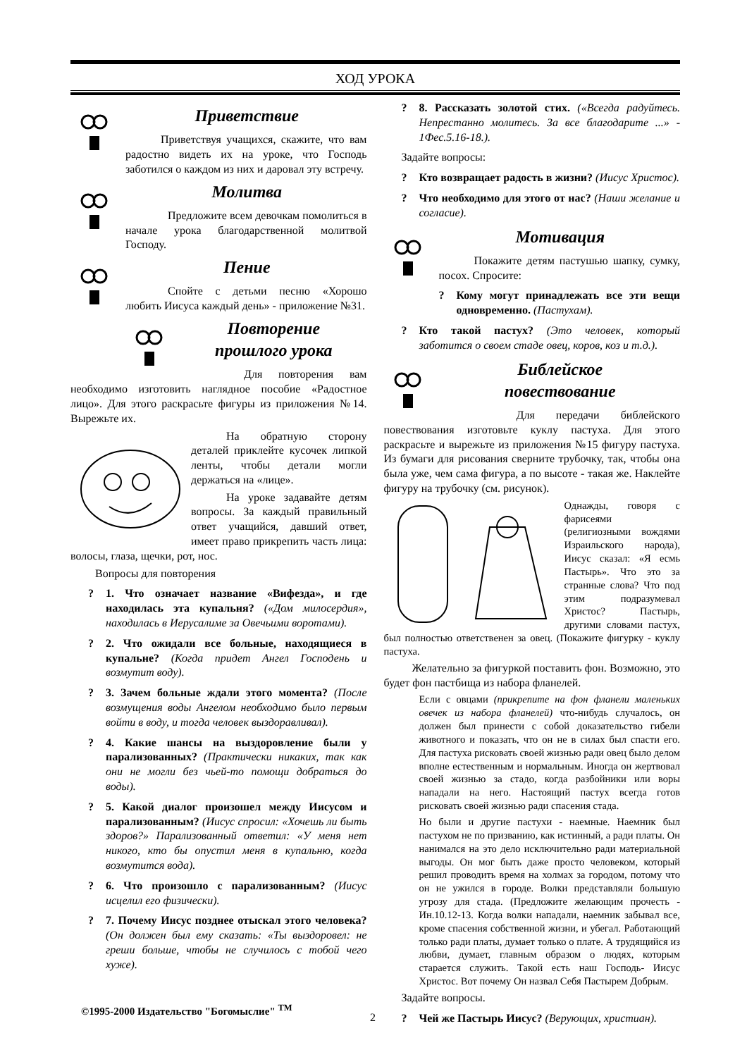ХОД УРОКА
Приветствие
Приветствуя учащихся, скажите, что вам радостно видеть их на уроке, что Господь заботился о каждом из них и даровал эту встречу.
Молитва
Предложите всем девочкам помолиться в начале урока благодарственной молитвой Господу.
Пение
Спойте с детьми песню «Хорошо любить Иисуса каждый день» - приложение №31.
Повторение
прошлого урока
Для повторения вам необходимо изготовить наглядное пособие «Радостное лицо». Для этого раскрасьте фигуры из приложения №14. Вырежьте их.
На обратную сторону деталей приклейте кусочек липкой ленты, чтобы детали могли держаться на «лице».
На уроке задавайте детям вопросы. За каждый правильный ответ учащийся, давший ответ, имеет право прикрепить часть лица: волосы, глаза, щечки, рот, нос.
Вопросы для повторения
? 1. Что означает название «Вифезда», и где находилась эта купальня? («Дом милосердия», находилась в Иерусалиме за Овечьими воротами).
? 2. Что ожидали все больные, находящиеся в купальне? (Когда придет Ангел Господень и возмутит воду).
? 3. Зачем больные ждали этого момента? (После возмущения воды Ангелом необходимо было первым войти в воду, и тогда человек выздоравливал).
? 4. Какие шансы на выздоровление были у парализованных? (Практически никаких, так как они не могли без чьей-то помощи добраться до воды).
? 5. Какой диалог произошел между Иисусом и парализованным? (Иисус спросил: «Хочешь ли быть здоров?» Парализованный ответил: «У меня нет никого, кто бы опустил меня в купальню, когда возмутится вода).
? 6. Что произошло с парализованным? (Иисус исцелил его физически).
? 7. Почему Иисус позднее отыскал этого человека? (Он должен был ему сказать: «Ты выздоровел: не греши больше, чтобы не случилось с тобой чего хуже).
? 8. Рассказать золотой стих. («Всегда радуйтесь. Непрестанно молитесь. За все благодарите ...» - 1Фес.5.16-18.).
Задайте вопросы:
? Кто возвращает радость в жизни? (Иисус Христос).
? Что необходимо для этого от нас? (Наши желание и согласие).
Мотивация
Покажите детям пастушью шапку, сумку, посох. Спросите:
? Кому могут принадлежать все эти вещи одновременно. (Пастухам).
? Кто такой пастух? (Это человек, который заботится о своем стаде овец, коров, коз и т.д.).
Библейское
повествование
Для передачи библейского повествования изготовьте куклу пастуха. Для этого раскрасьте и вырежьте из приложения №15 фигуру пастуха. Из бумаги для рисования сверните трубочку, так, чтобы она была уже, чем сама фигура, а по высоте - такая же. Наклейте фигуру на трубочку (см. рисунок).
Однажды, говоря с фарисеями (религиозными вождями Израильского народа), Иисус сказал: «Я есмь Пастырь». Что это за странные слова? Что под этим подразумевал Христос? Пастырь, другими словами пастух, был полностью ответственен за овец. (Покажите фигурку - куклу пастуха.
Желательно за фигуркой поставить фон. Возможно, это будет фон пастбища из набора фланелей.
Если с овцами (прикрепите на фон фланели маленьких овечек из набора фланелей) что-нибудь случалось, он должен был принести с собой доказательство гибели животного и показать, что он не в силах был спасти его. Для пастуха рисковать своей жизнью ради овец было делом вполне естественным и нормальным. Иногда он жертвовал своей жизнью за стадо, когда разбойники или воры нападали на него. Настоящий пастух всегда готов рисковать своей жизнью ради спасения стада.
Но были и другие пастухи - наемные. Наемник был пастухом не по призванию, как истинный, а ради платы. Он нанимался на это дело исключительно ради материальной выгоды. Он мог быть даже просто человеком, который решил проводить время на холмах за городом, потому что он не ужился в городе. Волки представляли большую угрозу для стада. (Предложите желающим прочесть - Ин.10.12-13. Когда волки нападали, наемник забывал все, кроме спасения собственной жизни, и убегал. Работающий только ради платы, думает только о плате. А трудящийся из любви, думает, главным образом о людях, которым старается служить. Такой есть наш Господь- Иисус Христос. Вот почему Он назвал Себя Пастырем Добрым.
Задайте вопросы.
? Чей же Пастырь Иисус? (Верующих, христиан).
©1995-2000 Издательство "Богомыслие" <sup>TM</sup>
2